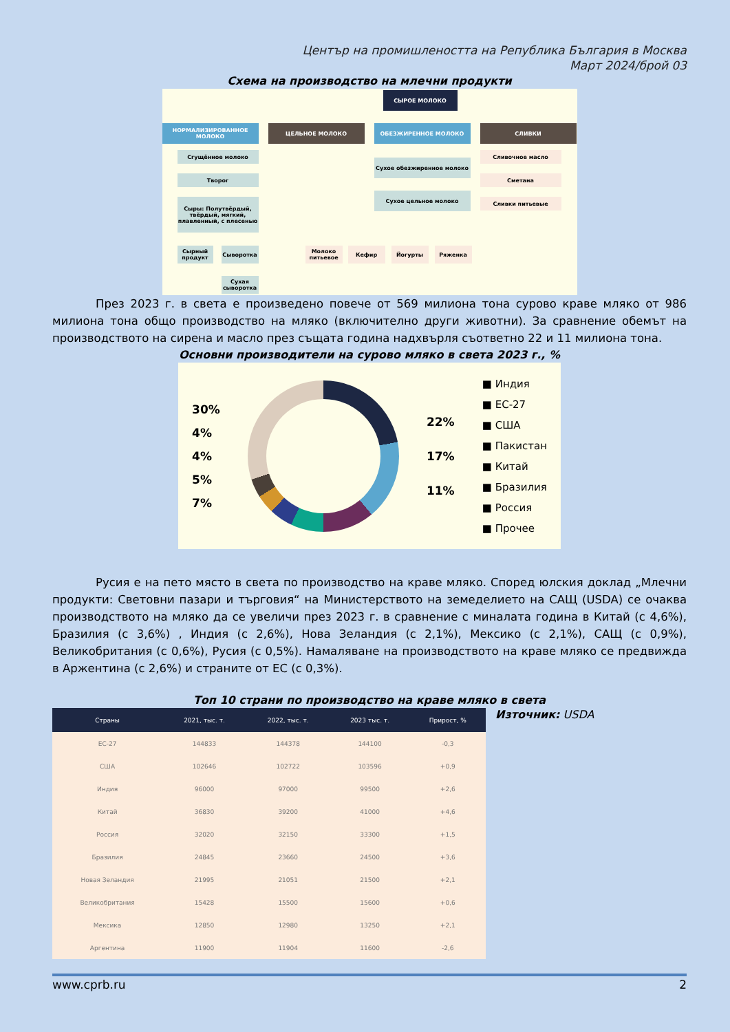Център на промишлеността на Република България в Москва
Март 2024/брой 03
Схема на производство на млечни продукти
СЫРОЕ МОЛОКО
НОРМАЛИЗИРОВАННОЕ МОЛОКО ЦЕЛЬНОЕ МОЛОКО ОБЕЗЖИРЕННОЕ МОЛОКО СЛИВКИ
Сгущённое молоко
Творог
Сыры: Полутвёрдый, твёрдый, мягкий, плавленный, с плесенью
Сырный продукт
Сыворотка
Сухая сыворотка
Сухое обезжиренное молоко
Сухое цельное молоко
Молоко питьевое
Кефир Йогурты Ряженка
Сливочное масло
Сметана
Сливки питьевые
През 2023 г. в света е произведено повече от 569 милиона тона сурово краве мляко от 986 милиона тона общо производство на мляко (включително други животни). За сравнение обемът на производството на сирена и масло през същата година надхвърля съответно 22 и 11 милиона тона.
Основни производители на сурово мляко в света 2023 г., %
30%
4%
4%
5%
7%
22%
17%
11%
■ Индия
■ ЕС-27
■ США
■ Пакистан
■ Китай
■ Бразилия
■ Россия
■ Прочее
Русия е на пето място в света по производство на краве мляко. Според юлския доклад „Млечни продукти: Световни пазари и търговия“ на Министерството на земеделието на САЩ (USDA) се очаква производството на мляко да се увеличи през 2023 г. в сравнение с миналата година в Китай (с 4,6%), Бразилия (с 3,6%) , Индия (с 2,6%), Нова Зеландия (с 2,1%), Мексико (с 2,1%), САЩ (с 0,9%), Великобритания (с 0,6%), Русия (с 0,5%). Намаляване на производството на краве мляко се предвижда в Аржентина (с 2,6%) и страните от ЕС (с 0,3%).
Топ 10 страни по производство на краве мляко в света
| Страны | 2021, тыс. т. | 2022, тыс. т. | 2023 тыс. т. | Прирост, % |
| --- | --- | --- | --- | --- |
| ЕС-27 | 144833 | 144378 | 144100 | -0,3 |
| США | 102646 | 102722 | 103596 | +0,9 |
| Индия | 96000 | 97000 | 99500 | +2,6 |
| Китай | 36830 | 39200 | 41000 | +4,6 |
| Россия | 32020 | 32150 | 33300 | +1,5 |
| Бразилия | 24845 | 23660 | 24500 | +3,6 |
| Новая Зеландия | 21995 | 21051 | 21500 | +2,1 |
| Великобритания | 15428 | 15500 | 15600 | +0,6 |
| Мексика | 12850 | 12980 | 13250 | +2,1 |
| Аргентина | 11900 | 11904 | 11600 | -2,6 |
Източник: USDA
www.cprb.ru 2